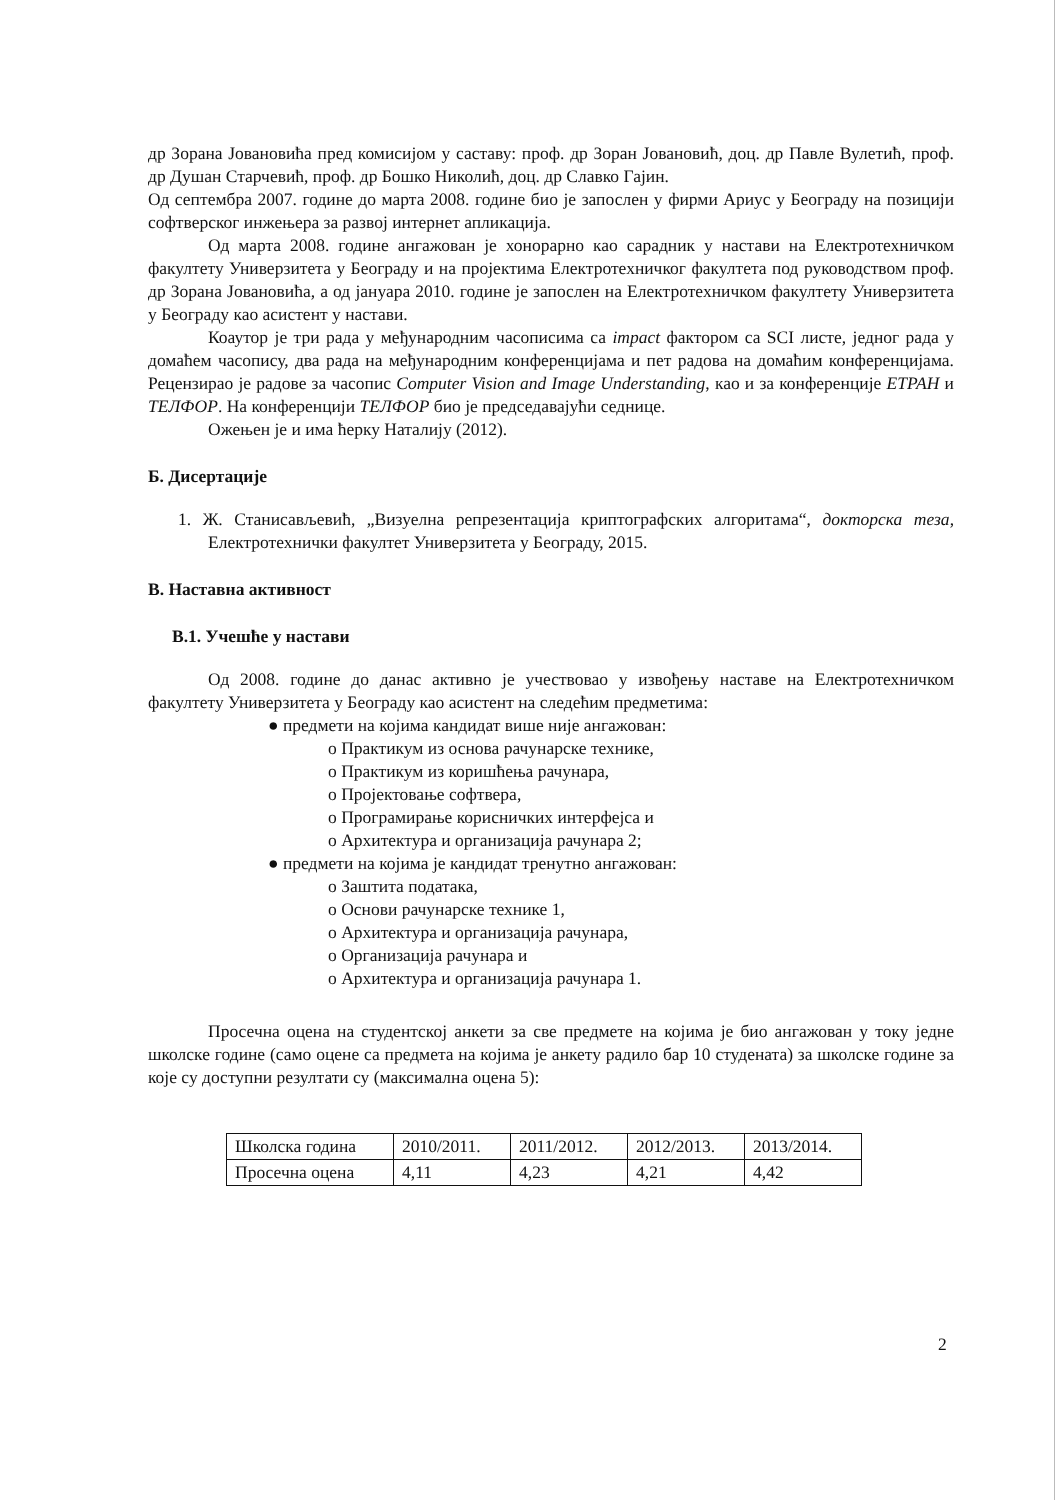др Зорана Јовановића пред комисијом у саставу: проф. др Зоран Јовановић, доц. др Павле Вулетић, проф. др Душан Старчевић, проф. др Бошко Николић, доц. др Славко Гајин.
Од септембра 2007. године до марта 2008. године био је запослен у фирми Ариус у Београду на позицији софтверског инжењера за развој интернет апликација.
Од марта 2008. године ангажован је хонорарно као сарадник у настави на Електротехничком факултету Универзитета у Београду и на пројектима Електротехничког факултета под руководством проф. др Зорана Јовановића, а од јануара 2010. године је запослен на Електротехничком факултету Универзитета у Београду као асистент у настави.
Коаутор је три рада у међународним часописима са impact фактором са SCI листе, једног рада у домаћем часопису, два рада на међународним конференцијама и пет радова на домаћим конференцијама. Рецензирао је радове за часопис Computer Vision and Image Understanding, као и за конференције ЕТРАН и ТЕЛФОР. На конференцији ТЕЛФОР био је председавајући седнице.
Ожењен је и има ћерку Наталију (2012).
Б. Дисертације
1. Ж. Станисављевић, „Визуелна репрезентација криптографских алгоритама“, докторска теза, Електротехнички факултет Универзитета у Београду, 2015.
В. Наставна активност
В.1. Учешће у настави
Од 2008. године до данас активно је учествовао у извођењу наставе на Електротехничком факултету Универзитета у Београду као асистент на следећим предметима:
● предмети на којима кандидат више није ангажован:
o Практикум из основа рачунарске технике,
o Практикум из коришћења рачунара,
o Пројектовање софтвера,
o Програмирање корисничких интерфејса и
o Архитектура и организација рачунара 2;
● предмети на којима је кандидат тренутно ангажован:
o Заштита података,
o Основи рачунарске технике 1,
o Архитектура и организација рачунара,
o Организација рачунара и
o Архитектура и организација рачунара 1.
Просечна оцена на студентској анкети за све предмете на којима је био ангажован у току једне школске године (само оцене са предмета на којима је анкету радило бар 10 студената) за школске године за које су доступни резултати су (максимална оцена 5):
| Школска година | 2010/2011. | 2011/2012. | 2012/2013. | 2013/2014. |
| Просечна оцена | 4,11 | 4,23 | 4,21 | 4,42 |
2